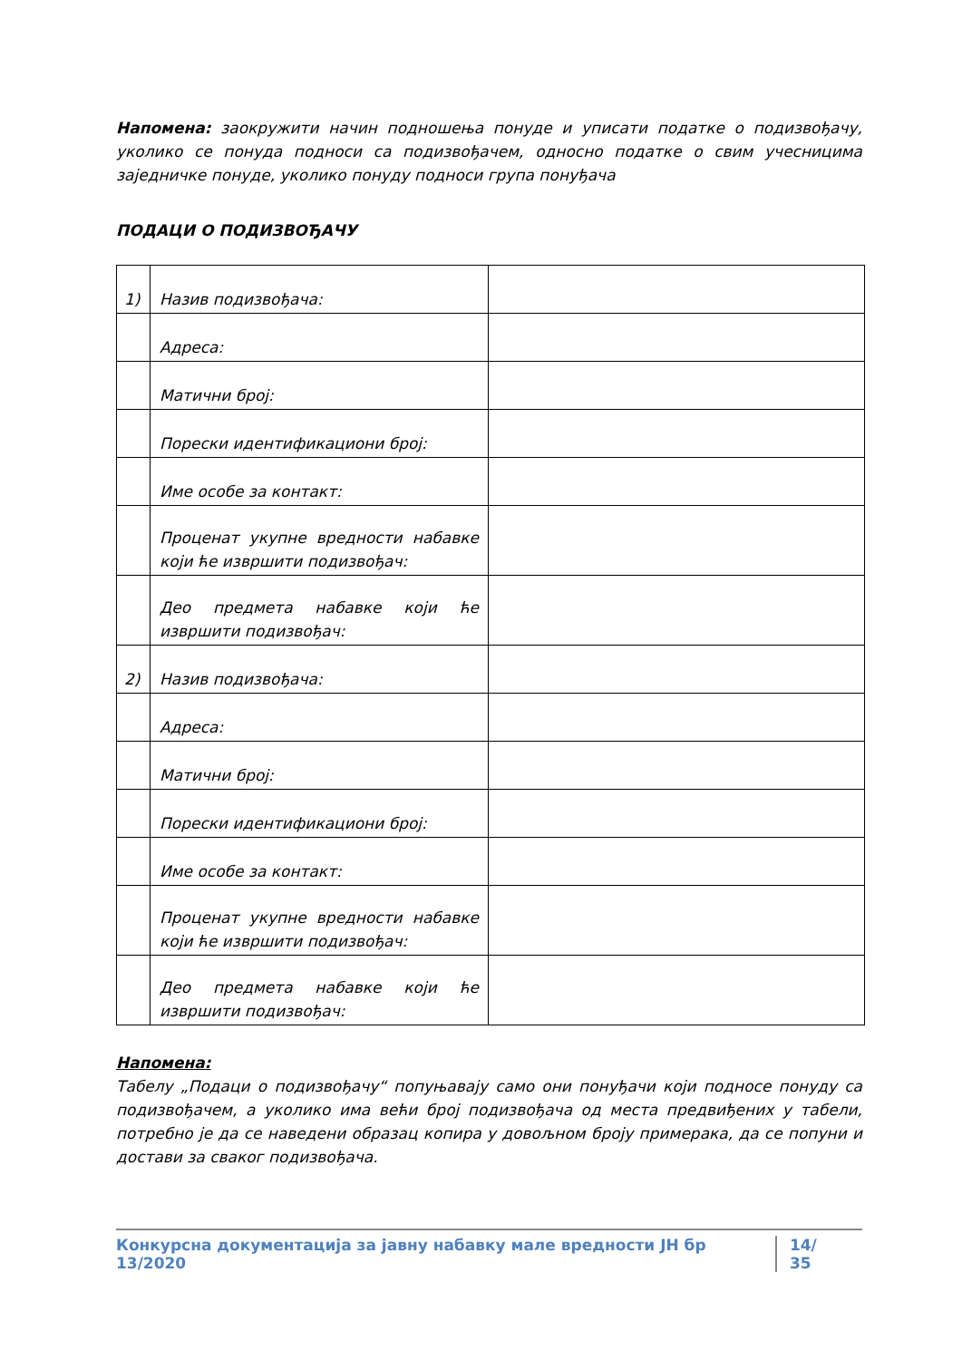Напомена: заокружити начин подношења понуде и уписати податке о подизвођачу, уколико се понуда подноси са подизвођачем, односно податке о свим учесницима заједничке понуде, уколико понуду подноси група понуђача
ПОДАЦИ О ПОДИЗВОЂАЧУ
| 1) | Назив подизвођача: | |
| | Адреса: | |
| | Матични број: | |
| | Порески идентификациони број: | |
| | Име особе за контакт: | |
| | Проценат укупне вредности набавке који ће извршити подизвођач: | |
| | Део предмета набавке који ће извршити подизвођач: | |
| 2) | Назив подизвођача: | |
| | Адреса: | |
| | Матични број: | |
| | Порески идентификациони број: | |
| | Име особе за контакт: | |
| | Проценат укупне вредности набавке који ће извршити подизвођач: | |
| | Део предмета набавке који ће извршити подизвођач: | |
Напомена:
Табелу „Подаци о подизвођачу“ попуњавају само они понуђачи који подносе понуду са подизвођачем, а уколико има већи број подизвођача од места предвиђених у табели, потребно је да се наведени образац копира у довољном броју примерака, да се попуни и достави за сваког подизвођача.
Конкурсна документација за јавну набавку мале вредности ЈН бр 13/2020 14/ 35